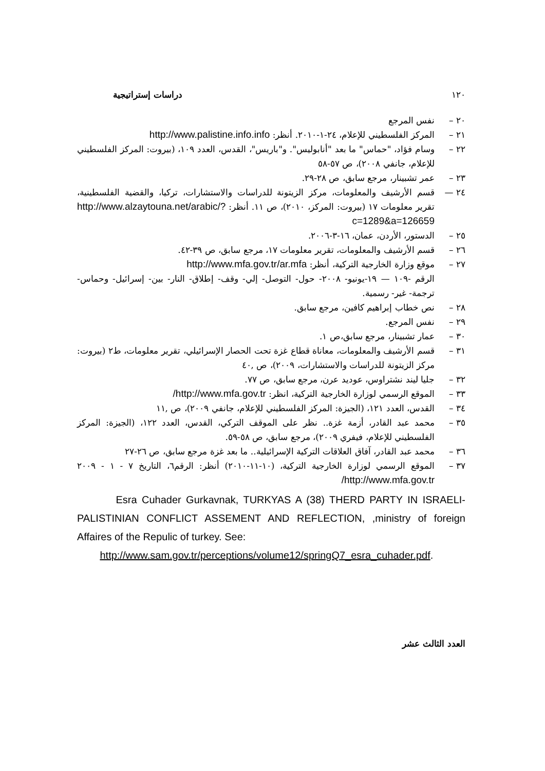١٢٠ دراسات إستراتيجية
٢٠ – نفس المرجع
٢١ – المركز الفلسطيني للإعلام، ٢٤-١-٢٠١٠. أنظر: http://www.palistine.info.info
٢٢ – وسام فؤاد، "حماس" ما بعد "أنابوليس". و"باريس"، القدس، العدد ١٠٩، (بيروت: المركز الفلسطيني للإعلام، جانفي ٢٠٠٨)، ص ٥٧-٥٨
٢٣ – عمر تشبينار، مرجع سابق، ص ٢٨-٢٩.
٢٤ — قسم الأرشيف والمعلومات، مركز الزيتونة للدراسات والاستشارات، تركيا، والقضية الفلسطينية، تقرير معلومات ١٧ (بيروت: المركز، ٢٠١٠)، ص ١١. أنظر: http://www.alzaytouna.net/arabic/?c=1289&a=126659
٢٥ – الدستور، الأردن، عمان، ١٦-٣-٢٠٠٦.
٢٦ – قسم الأرشيف والمعلومات، تقرير معلومات ١٧، مرجع سابق، ص ٣٩-٤٢.
٢٧ – موقع وزارة الخارجية التركية، أنظر: http://www.mfa.gov.tr/ar.mfa
الرقم -١٠٩ — ١٩-يونيو- ٢٠٠٨- حول- التوصل- إلي- وقف- إطلاق- النار- بين- إسرائيل- وحماس- ترجمة- غير- رسمية.
٢٨ – نص خطاب إبراهيم كافين، مرجع سابق.
٢٩ – نفس المرجع.
٣٠ – عمار تشبينار، مرجع سابق،ص ١.
٣١ – قسم الأرشيف والمعلومات، معاناة قطاع غزة تحت الحصار الإسرائيلي، تقرير معلومات، ط٢ (بيروت: مركز الزيتونة للدراسات والاستشارات، ٢٠٠٩)، ص ,٤٠
٣٢ – جليا ليند نشتراوس، عوديد عرن، مرجع سابق، ص ٧٧.
٣٣ – الموقع الرسمي لوزارة الخارجية التركية، انظر: http://www.mfa.gov.tr/
٣٤ – القدس، العدد ١٢١، (الجيزة: المركز الفلسطيني للإعلام، جانفي ٢٠٠٩)، ص ,١١
٣٥ – محمد عبد القادر، أزمة غزة.. نظر على الموقف التركي، القدس، العدد ١٢٢، (الجيزة: المركز الفلسطيني للإعلام، فيفري ٢٠٠٩)، مرجع سابق، ص ٥٨-٥٩.
٣٦ – محمد عبد القادر، آفاق العلاقات التركية الإسرائيلية.. ما بعد غزة مرجع سابق، ص ٢٦-٢٧
٣٧ – الموقع الرسمي لوزارة الخارجية التركية، (١٠-١١-٢٠١٠) أنظر: الرقم٦، التاريخ ٧ - ١ - ٢٠٠٩ http://www.mfa.gov.tr/
Esra Cuhader Gurkavnak, TURKYAS A (38) THERD PARTY IN ISRAELI-PALISTINIAN CONFLICT ASSEMENT AND REFLECTION, ,ministry of foreign Affaires of the Repulic of turkey. See:
http://www.sam.gov.tr/perceptions/volume12/springQ7_esra_cuhader.pdf.
العدد الثالث عشر